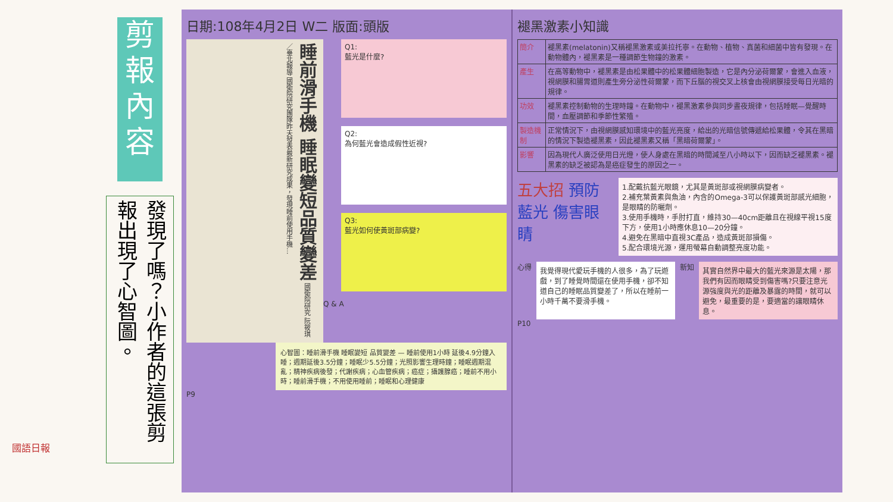剪
報
內
容
發現了嗎？小作者的這張剪報出現了心智圖。
日期:108年4月2日 W二 版面:頭版
睡前滑手機 睡眠變短品質變差 國衛院研究 阮筱琪／臺北報導 國衛院研究團隊昨天發表最新研究成果，發現睡前使用手機…
Q1:
藍光是什麼?
Q2:
為何藍光會造成假性近視?
Q3:
藍光如何使黃斑部病變?
Q & A
心智圖：睡前滑手機 睡眠變短 品質變差 — 睡前使用1小時 延後4.9分鐘入睡；週期延後3.5分鐘；睡眠少5.5分鐘；光照影響生理時鐘；睡眠週期混亂；精神疾病後發；代謝疾病；心血管疾病；癌症；攝護腺癌；睡前不用小時；睡前滑手機；不用使用睡前；睡眠和心理健康
P9
褪黑激素小知識
| 簡介 | 褪黑素(melatonin)又稱褪黑激素或美拉托寧。在動物、植物、真菌和細菌中皆有發現。在動物體內，褪黑素是一種調節生物鐘的激素。 |
| 產生 | 在高等動物中，褪黑素是由松果體中的松果體細胞製造，它是內分泌荷爾蒙，會進入血液，視網膜和腸胃道則產生旁分泌性荷爾蒙，而下丘腦的視交叉上核會由視網膜接受每日光暗的規律。 |
| 功效 | 褪黑素控制動物的生理時鐘。在動物中，褪黑激素參與同步晝夜規律，包括睡眠—覺醒時間，血壓調節和季節性繁殖。 |
| 製造機制 | 正常情況下，由視網膜感知環境中的藍光亮度，給出的光暗信號傳遞給松果體，令其在黑暗的情況下製造褪黑素，因此褪黑素又稱「黑暗荷爾蒙」。 |
| 影響 | 因為現代人廣泛使用日光燈，使人身處在黑暗的時間減至八小時以下，因而缺乏褪黑素。褪黑素的缺乏被認為是癌症發生的原因之一。 |
五大招 預防藍光 傷害眼睛
1.配戴抗藍光眼鏡，尤其是黃斑部或視網膜病變者。
2.補充葉黃素與魚油，內含的Omega-3可以保護黃斑部感光細胞，是眼睛的防曬劑。
3.使用手機時，手肘打直，維持30—40cm距離且在視線平視15度下方，使用1小時應休息10—20分鐘。
4.避免在黑暗中直視3C產品，造成黃斑部損傷。
5.配合環境光源，運用螢幕自動調整亮度功能。
心得
我覺得現代愛玩手機的人很多，為了玩遊戲，到了睡覺時間還在使用手機，卻不知道自己的睡眠品質變差了，所以在睡前一小時千萬不要滑手機。
新知
其實自然界中最大的藍光來源是太陽，那我們有因而眼睛受到傷害嗎?只要注意光源強度與光的距離及暴露的時間，就可以避免，最重要的是，要適當的讓眼睛休息。
P10
國語日報